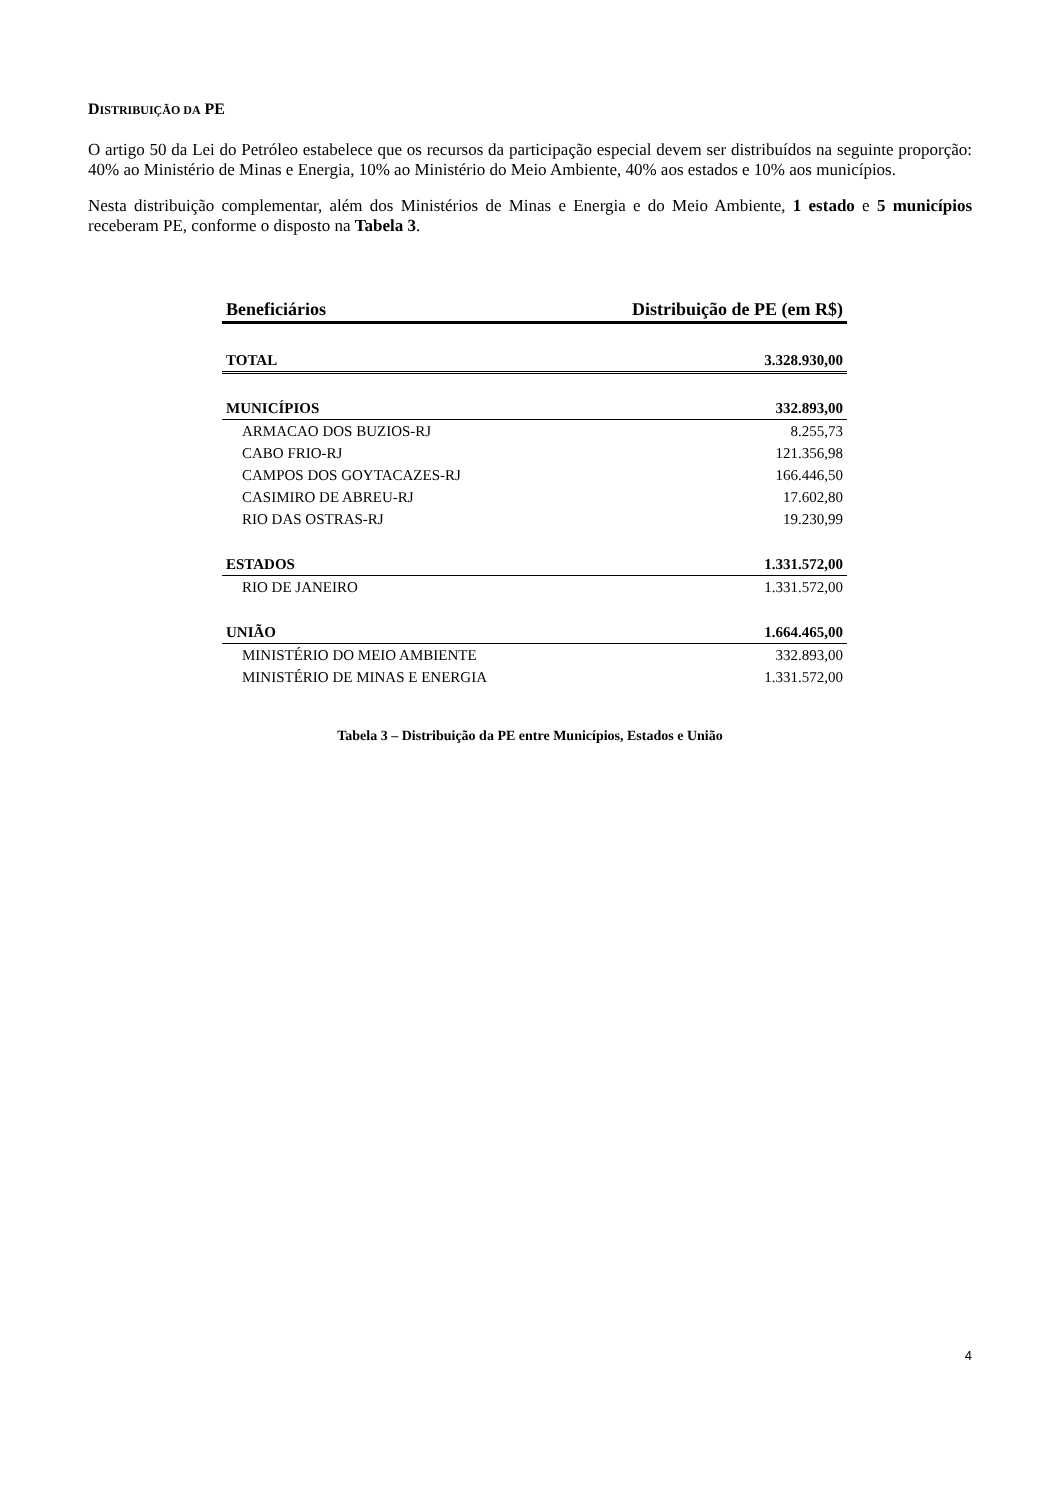DISTRIBUIÇÃO DA PE
O artigo 50 da Lei do Petróleo estabelece que os recursos da participação especial devem ser distribuídos na seguinte proporção: 40% ao Ministério de Minas e Energia, 10% ao Ministério do Meio Ambiente, 40% aos estados e 10% aos municípios.
Nesta distribuição complementar, além dos Ministérios de Minas e Energia e do Meio Ambiente, 1 estado e 5 municípios receberam PE, conforme o disposto na Tabela 3.
| Beneficiários | Distribuição de PE (em R$) |
| --- | --- |
| TOTAL | 3.328.930,00 |
| MUNICÍPIOS | 332.893,00 |
| ARMACAO DOS BUZIOS-RJ | 8.255,73 |
| CABO FRIO-RJ | 121.356,98 |
| CAMPOS DOS GOYTACAZES-RJ | 166.446,50 |
| CASIMIRO DE ABREU-RJ | 17.602,80 |
| RIO DAS OSTRAS-RJ | 19.230,99 |
| ESTADOS | 1.331.572,00 |
| RIO DE JANEIRO | 1.331.572,00 |
| UNIÃO | 1.664.465,00 |
| MINISTÉRIO DO MEIO AMBIENTE | 332.893,00 |
| MINISTÉRIO DE MINAS E ENERGIA | 1.331.572,00 |
Tabela 3 – Distribuição da PE entre Municípios, Estados e União
4